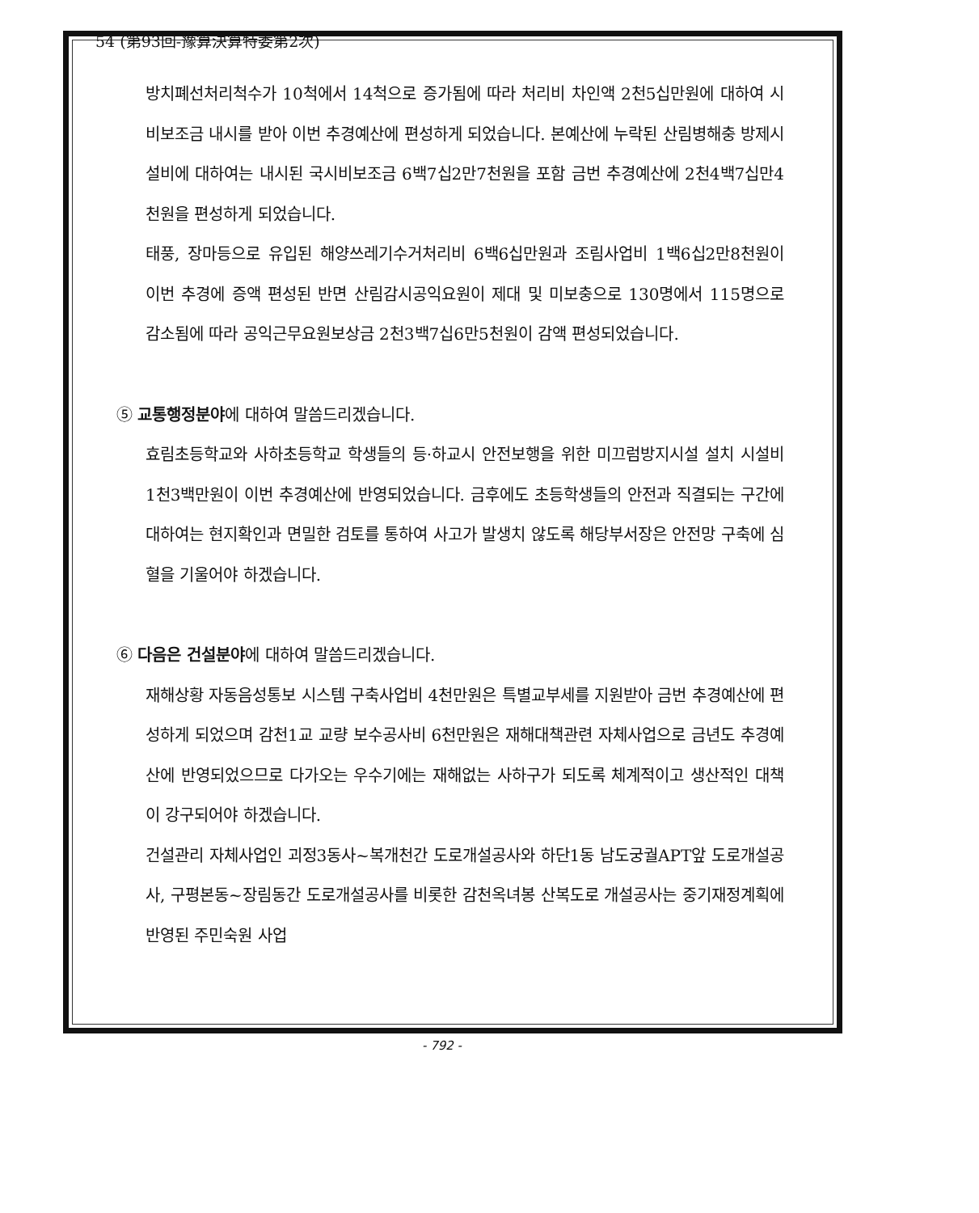54 (第93回-豫算決算特委第2次)
방치폐선처리척수가 10척에서 14척으로 증가됨에 따라 처리비 차인액 2천5십만원에 대하여 시비보조금 내시를 받아 이번 추경예산에 편성하게 되었습니다. 본예산에 누락된 산림병해충 방제시설비에 대하여는 내시된 국시비보조금 6백7십2만7천원을 포함 금번 추경예산에 2천4백7십만4천원을 편성하게 되었습니다.
태풍, 장마등으로 유입된 해양쓰레기수거처리비 6백6십만원과 조림사업비 1백6십2만8천원이 이번 추경에 증액 편성된 반면 산림감시공익요원이 제대 및 미보충으로 130명에서 115명으로 감소됨에 따라 공익근무요원보상금 2천3백7십6만5천원이 감액 편성되었습니다.
⑤ 교통행정분야에 대하여 말씀드리겠습니다.
효림초등학교와 사하초등학교 학생들의 등·하교시 안전보행을 위한 미끄럼방지시설 설치 시설비 1천3백만원이 이번 추경예산에 반영되었습니다. 금후에도 초등학생들의 안전과 직결되는 구간에 대하여는 현지확인과 면밀한 검토를 통하여 사고가 발생치 않도록 해당부서장은 안전망 구축에 심혈을 기울어야 하겠습니다.
⑥ 다음은 건설분야에 대하여 말씀드리겠습니다.
재해상황 자동음성통보 시스템 구축사업비 4천만원은 특별교부세를 지원받아 금번 추경예산에 편성하게 되었으며 감천1교 교량 보수공사비 6천만원은 재해대책관련 자체사업으로 금년도 추경예산에 반영되었으므로 다가오는 우수기에는 재해없는 사하구가 되도록 체계적이고 생산적인 대책이 강구되어야 하겠습니다.
건설관리 자체사업인 괴정3동사~복개천간 도로개설공사와 하단1동 남도궁궐APT앞 도로개설공사, 구평본동~장림동간 도로개설공사를 비롯한 감천옥녀봉 산복도로 개설공사는 중기재정계획에 반영된 주민숙원 사업
- 792 -